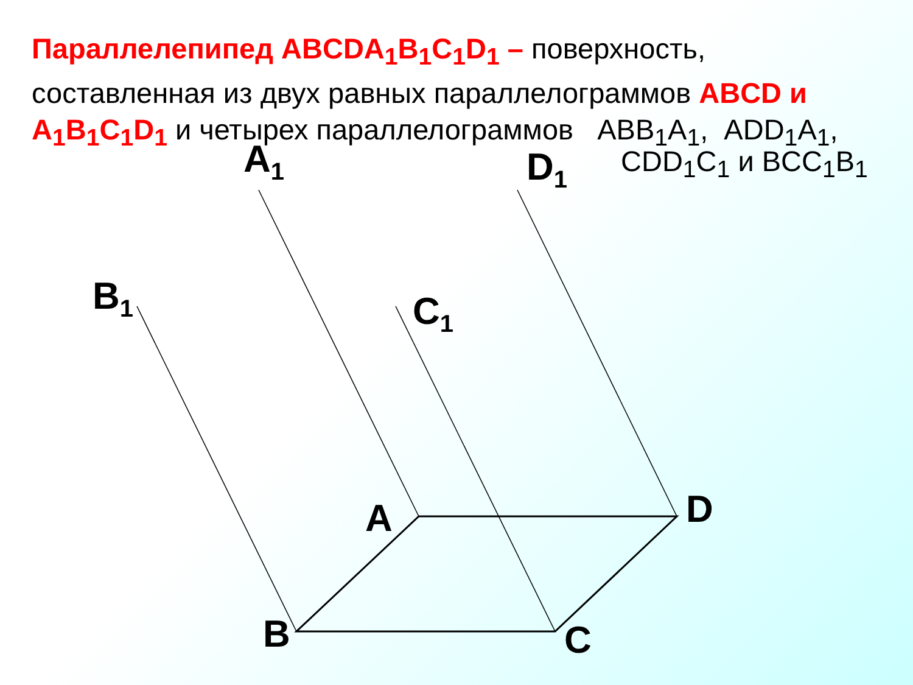Параллелепипед ABCDA<sub>1</sub>B<sub>1</sub>C<sub>1</sub>D<sub>1</sub> – поверхность, составленная из двух равных параллелограммов ABCD и A<sub>1</sub>B<sub>1</sub>C<sub>1</sub>D<sub>1</sub> и четырех параллелограммов ABB<sub>1</sub>A<sub>1</sub>, ADD<sub>1</sub>A<sub>1</sub>,
CDD<sub>1</sub>C<sub>1</sub> и BCC<sub>1</sub>B<sub>1</sub>
A<sub>1</sub> D<sub>1</sub>
B<sub>1</sub> C<sub>1</sub>
A D
B C